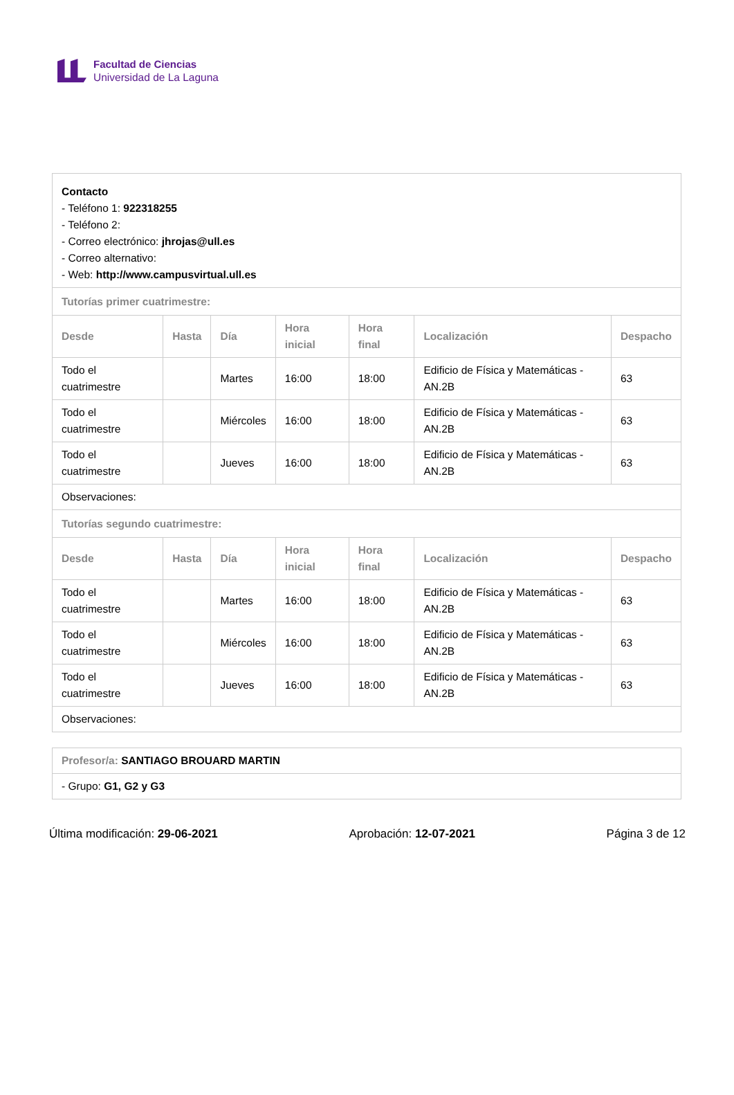Facultad de Ciencias
Universidad de La Laguna
| Contacto - Teléfono 1: 922318255 - Teléfono 2: - Correo electrónico: jhrojas@ull.es - Correo alternativo: - Web: http://www.campusvirtual.ull.es | | | | | | |
| Tutorías primer cuatrimestre: | | | | | | |
| Desde | Hasta | Día | Hora inicial | Hora final | Localización | Despacho |
| Todo el cuatrimestre | | Martes | 16:00 | 18:00 | Edificio de Física y Matemáticas - AN.2B | 63 |
| Todo el cuatrimestre | | Miércoles | 16:00 | 18:00 | Edificio de Física y Matemáticas - AN.2B | 63 |
| Todo el cuatrimestre | | Jueves | 16:00 | 18:00 | Edificio de Física y Matemáticas - AN.2B | 63 |
| Observaciones: | | | | | | |
| Tutorías segundo cuatrimestre: | | | | | | |
| Desde | Hasta | Día | Hora inicial | Hora final | Localización | Despacho |
| Todo el cuatrimestre | | Martes | 16:00 | 18:00 | Edificio de Física y Matemáticas - AN.2B | 63 |
| Todo el cuatrimestre | | Miércoles | 16:00 | 18:00 | Edificio de Física y Matemáticas - AN.2B | 63 |
| Todo el cuatrimestre | | Jueves | 16:00 | 18:00 | Edificio de Física y Matemáticas - AN.2B | 63 |
| Observaciones: | | | | | | |
| Profesor/a: SANTIAGO BROUARD MARTIN |
| - Grupo: G1, G2 y G3 |
Última modificación: 29-06-2021 Aprobación: 12-07-2021 Página 3 de 12